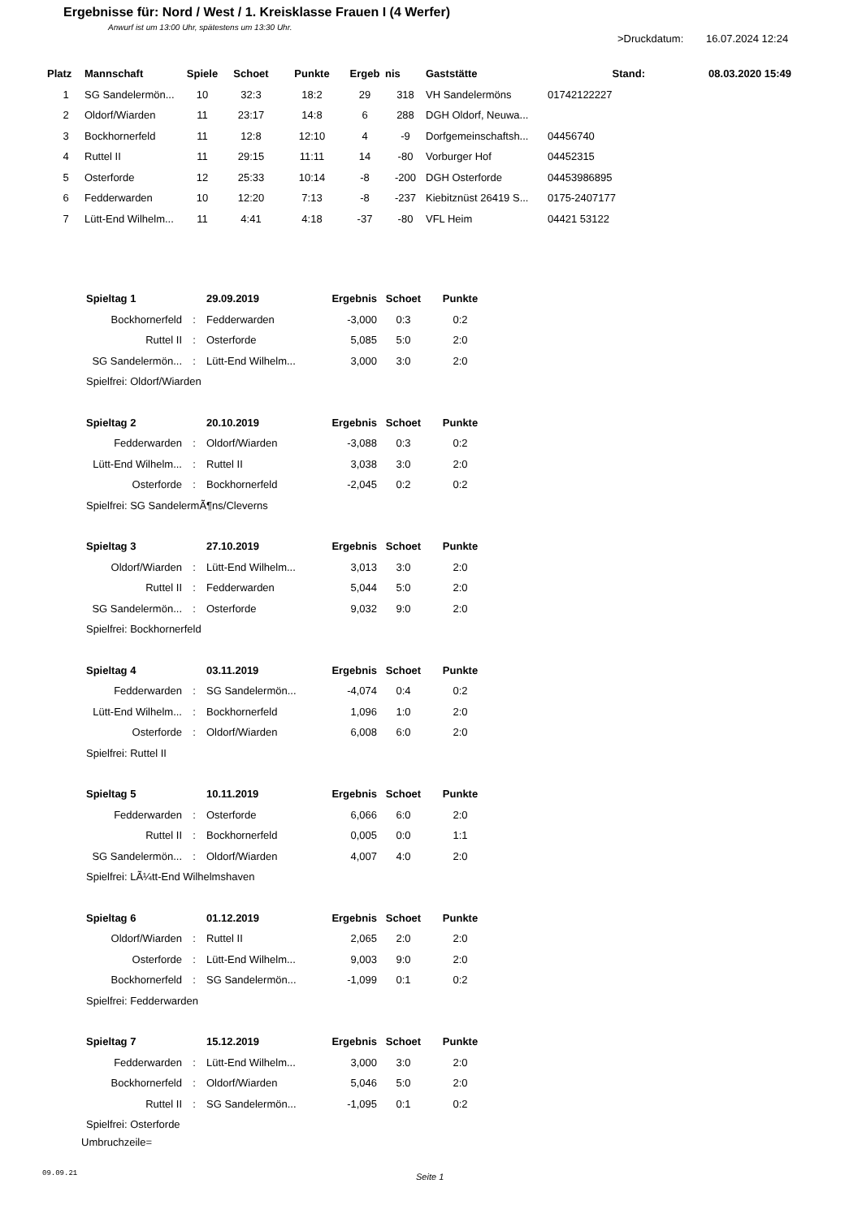Ergebnisse für: Nord / West / 1. Kreisklasse Frauen I (4 Werfer)
Anwurf ist um 13:00 Uhr, spätestens um 13:30 Uhr.
>Druckdatum: 16.07.2024 12:24
| Platz | Mannschaft | Spiele | Schoet | Punkte | Ergeb | nis | Gaststätte | Stand: | 08.03.2020 15:49 |
| --- | --- | --- | --- | --- | --- | --- | --- | --- | --- |
| 1 | SG Sandelermön... | 10 | 32:3 | 18:2 | 29 | 318 | VH Sandelermöns | 01742122227 | |
| 2 | Oldorf/Wiarden | 11 | 23:17 | 14:8 | 6 | 288 | DGH Oldorf, Neuwa... | | |
| 3 | Bockhornerfeld | 11 | 12:8 | 12:10 | 4 | -9 | Dorfgemeinschaftsh... | 04456740 | |
| 4 | Ruttel II | 11 | 29:15 | 11:11 | 14 | -80 | Vorburger Hof | 04452315 | |
| 5 | Osterforde | 12 | 25:33 | 10:14 | -8 | -200 | DGH Osterforde | 04453986895 | |
| 6 | Fedderwarden | 10 | 12:20 | 7:13 | -8 | -237 | Kiebitznüst 26419 S... | 0175-2407177 | |
| 7 | Lütt-End Wilhelm... | 11 | 4:41 | 4:18 | -37 | -80 | VFL Heim | 04421 53122 | |
| Spieltag 1 | | 29.09.2019 | Ergebnis | Schoet | Punkte |
| --- | --- | --- | --- | --- | --- |
| Bockhornerfeld | : | Fedderwarden | -3,000 | 0:3 | 0:2 |
| Ruttel II | : | Osterforde | 5,085 | 5:0 | 2:0 |
| SG Sandelermön... | : | Lütt-End Wilhelm... | 3,000 | 3:0 | 2:0 |
| Spielfrei: Oldorf/Wiarden | | | | | |
| Spieltag 2 | | 20.10.2019 | Ergebnis | Schoet | Punkte |
| Fedderwarden | : | Oldorf/Wiarden | -3,088 | 0:3 | 0:2 |
| Lütt-End Wilhelm... | : | Ruttel II | 3,038 | 3:0 | 2:0 |
| Osterforde | : | Bockhornerfeld | -2,045 | 0:2 | 0:2 |
| Spielfrei: SG SandelermÃ¶ns/Cleverns | | | | | |
| Spieltag 3 | | 27.10.2019 | Ergebnis | Schoet | Punkte |
| Oldorf/Wiarden | : | Lütt-End Wilhelm... | 3,013 | 3:0 | 2:0 |
| Ruttel II | : | Fedderwarden | 5,044 | 5:0 | 2:0 |
| SG Sandelermön... | : | Osterforde | 9,032 | 9:0 | 2:0 |
| Spielfrei: Bockhornerfeld | | | | | |
| Spieltag 4 | | 03.11.2019 | Ergebnis | Schoet | Punkte |
| Fedderwarden | : | SG Sandelermön... | -4,074 | 0:4 | 0:2 |
| Lütt-End Wilhelm... | : | Bockhornerfeld | 1,096 | 1:0 | 2:0 |
| Osterforde | : | Oldorf/Wiarden | 6,008 | 6:0 | 2:0 |
| Spielfrei: Ruttel II | | | | | |
| Spieltag 5 | | 10.11.2019 | Ergebnis | Schoet | Punkte |
| Fedderwarden | : | Osterforde | 6,066 | 6:0 | 2:0 |
| Ruttel II | : | Bockhornerfeld | 0,005 | 0:0 | 1:1 |
| SG Sandelermön... | : | Oldorf/Wiarden | 4,007 | 4:0 | 2:0 |
| Spielfrei: LÃ¼tt-End Wilhelmshaven | | | | | |
| Spieltag 6 | | 01.12.2019 | Ergebnis | Schoet | Punkte |
| Oldorf/Wiarden | : | Ruttel II | 2,065 | 2:0 | 2:0 |
| Osterforde | : | Lütt-End Wilhelm... | 9,003 | 9:0 | 2:0 |
| Bockhornerfeld | : | SG Sandelermön... | -1,099 | 0:1 | 0:2 |
| Spielfrei: Fedderwarden | | | | | |
| Spieltag 7 | | 15.12.2019 | Ergebnis | Schoet | Punkte |
| Fedderwarden | : | Lütt-End Wilhelm... | 3,000 | 3:0 | 2:0 |
| Bockhornerfeld | : | Oldorf/Wiarden | 5,046 | 5:0 | 2:0 |
| Ruttel II | : | SG Sandelermön... | -1,095 | 0:1 | 0:2 |
| Spielfrei: Osterforde | | | | | |
| Umbruchzeile= | | | | | |
09.09.21 Seite 1